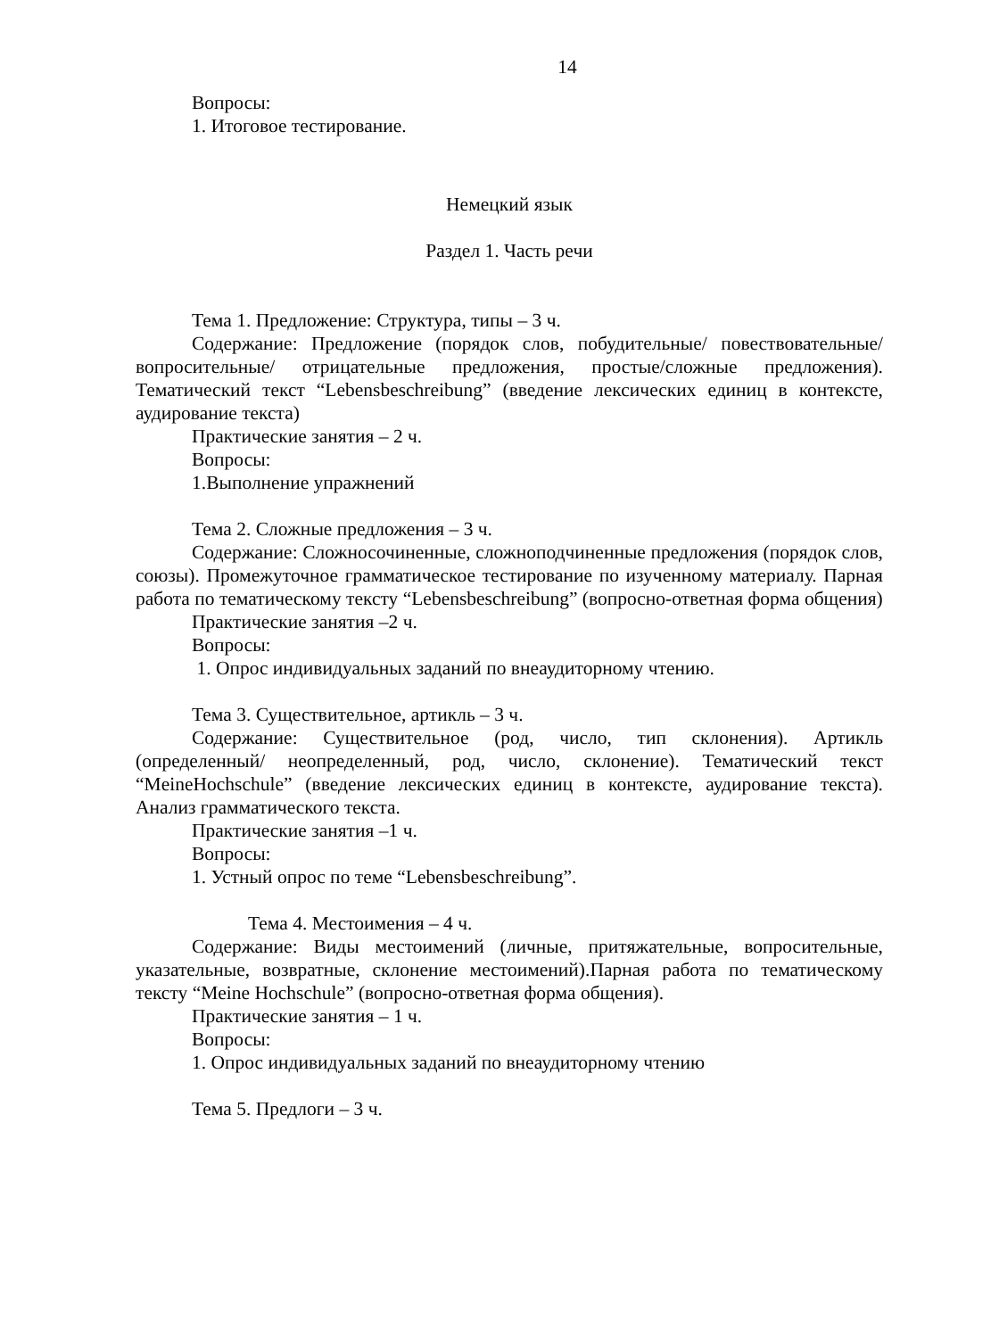14
Вопросы:
1. Итоговое тестирование.
Немецкий язык
Раздел 1. Часть речи
Тема 1. Предложение: Структура, типы – 3 ч.
Содержание: Предложение (порядок слов, побудительные/ повествовательные/ вопросительные/ отрицательные предложения, простые/сложные предложения). Тематический текст “Lebensbeschreibung” (введение лексических единиц в контексте, аудирование текста)
Практические занятия – 2 ч.
Вопросы:
1.Выполнение упражнений
Тема 2. Сложные предложения – 3 ч.
Содержание: Сложносочиненные, сложноподчиненные предложения (порядок слов, союзы). Промежуточное грамматическое тестирование по изученному материалу. Парная работа по тематическому тексту “Lebensbeschreibung” (вопросно-ответная форма общения)
Практические занятия –2 ч.
Вопросы:
1. Опрос индивидуальных заданий по внеаудиторному чтению.
Тема 3. Существительное, артикль – 3 ч.
Содержание: Существительное (род, число, тип склонения). Артикль (определенный/ неопределенный, род, число, склонение). Тематический текст “MeineHochschule” (введение лексических единиц в контексте, аудирование текста). Анализ грамматического текста.
Практические занятия –1 ч.
Вопросы:
1. Устный опрос по теме “Lebensbeschreibung”.
Тема 4. Местоимения – 4 ч.
Содержание: Виды местоимений (личные, притяжательные, вопросительные, указательные, возвратные, склонение местоимений).Парная работа по тематическому тексту “Meine Hochschule” (вопросно-ответная форма общения).
Практические занятия – 1 ч.
Вопросы:
1. Опрос индивидуальных заданий по внеаудиторному чтению
Тема 5. Предлоги – 3 ч.